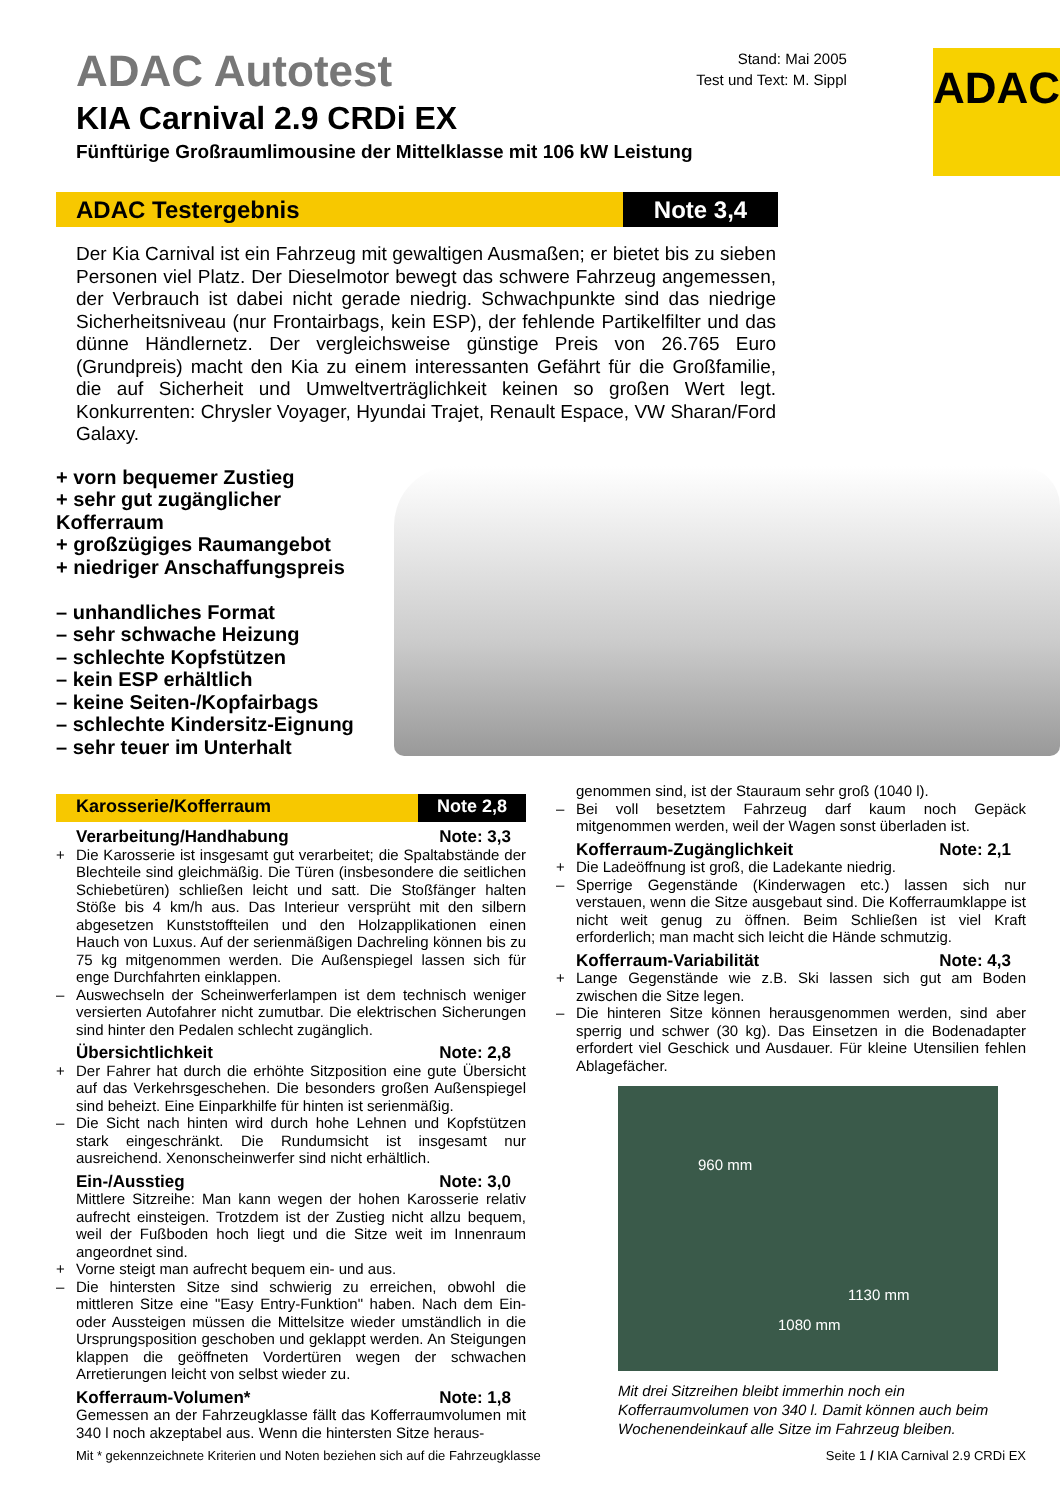ADAC Autotest
KIA Carnival 2.9 CRDi EX
Fünftürige Großraumlimousine der Mittelklasse mit 106 kW Leistung
Stand: Mai 2005
Test und Text: M. Sippl
ADAC
ADAC Testergebnis Note 3,4
Der Kia Carnival ist ein Fahrzeug mit gewaltigen Ausmaßen; er bietet bis zu sieben Personen viel Platz. Der Dieselmotor bewegt das schwere Fahrzeug angemessen, der Verbrauch ist dabei nicht gerade niedrig. Schwachpunkte sind das niedrige Sicherheitsniveau (nur Frontairbags, kein ESP), der fehlende Partikelfilter und das dünne Händlernetz. Der vergleichsweise günstige Preis von 26.765 Euro (Grundpreis) macht den Kia zu einem interessanten Gefährt für die Großfamilie, die auf Sicherheit und Umweltverträglichkeit keinen so großen Wert legt. Konkurrenten: Chrysler Voyager, Hyundai Trajet, Renault Espace, VW Sharan/Ford Galaxy.
+ vorn bequemer Zustieg
+ sehr gut zugänglicher Kofferraum
+ großzügiges Raumangebot
+ niedriger Anschaffungspreis
– unhandliches Format
– sehr schwache Heizung
– schlechte Kopfstützen
– kein ESP erhältlich
– keine Seiten-/Kopfairbags
– schlechte Kindersitz-Eignung
– sehr teuer im Unterhalt
Karosserie/Kofferraum Note 2,8
Verarbeitung/Handhabung Note: 3,3
+ Die Karosserie ist insgesamt gut verarbeitet; die Spaltabstände der Blechteile sind gleichmäßig. Die Türen (insbesondere die seitlichen Schiebetüren) schließen leicht und satt. Die Stoßfänger halten Stöße bis 4 km/h aus. Das Interieur versprüht mit den silbern abgesetzen Kunststoffteilen und den Holzapplikationen einen Hauch von Luxus. Auf der serienmäßigen Dachreling können bis zu 75 kg mitgenommen werden. Die Außenspiegel lassen sich für enge Durchfahrten einklappen.
– Auswechseln der Scheinwerferlampen ist dem technisch weniger versierten Autofahrer nicht zumutbar. Die elektrischen Sicherungen sind hinter den Pedalen schlecht zugänglich.
Übersichtlichkeit Note: 2,8
+ Der Fahrer hat durch die erhöhte Sitzposition eine gute Übersicht auf das Verkehrsgeschehen. Die besonders großen Außenspiegel sind beheizt. Eine Einparkhilfe für hinten ist serienmäßig.
– Die Sicht nach hinten wird durch hohe Lehnen und Kopfstützen stark eingeschränkt. Die Rundumsicht ist insgesamt nur ausreichend. Xenonscheinwerfer sind nicht erhältlich.
Ein-/Ausstieg Note: 3,0
Mittlere Sitzreihe: Man kann wegen der hohen Karosserie relativ aufrecht einsteigen. Trotzdem ist der Zustieg nicht allzu bequem, weil der Fußboden hoch liegt und die Sitze weit im Innenraum angeordnet sind.
+ Vorne steigt man aufrecht bequem ein- und aus.
– Die hintersten Sitze sind schwierig zu erreichen, obwohl die mittleren Sitze eine "Easy Entry-Funktion" haben. Nach dem Ein- oder Aussteigen müssen die Mittelsitze wieder umständlich in die Ursprungsposition geschoben und geklappt werden. An Steigungen klappen die geöffneten Vordertüren wegen der schwachen Arretierungen leicht von selbst wieder zu.
Kofferraum-Volumen* Note: 1,8
Gemessen an der Fahrzeugklasse fällt das Kofferraumvolumen mit 340 l noch akzeptabel aus. Wenn die hintersten Sitze heraus-
genommen sind, ist der Stauraum sehr groß (1040 l).
– Bei voll besetztem Fahrzeug darf kaum noch Gepäck mitgenommen werden, weil der Wagen sonst überladen ist.
Kofferraum-Zugänglichkeit Note: 2,1
+ Die Ladeöffnung ist groß, die Ladekante niedrig.
– Sperrige Gegenstände (Kinderwagen etc.) lassen sich nur verstauen, wenn die Sitze ausgebaut sind. Die Kofferraumklappe ist nicht weit genug zu öffnen. Beim Schließen ist viel Kraft erforderlich; man macht sich leicht die Hände schmutzig.
Kofferraum-Variabilität Note: 4,3
+ Lange Gegenstände wie z.B. Ski lassen sich gut am Boden zwischen die Sitze legen.
– Die hinteren Sitze können herausgenommen werden, sind aber sperrig und schwer (30 kg). Das Einsetzen in die Bodenadapter erfordert viel Geschick und Ausdauer. Für kleine Utensilien fehlen Ablagefächer.
960 mm
1130 mm
1080 mm
Mit drei Sitzreihen bleibt immerhin noch ein Kofferraumvolumen von 340 l. Damit können auch beim Wochenendeinkauf alle Sitze im Fahrzeug bleiben.
Mit * gekennzeichnete Kriterien und Noten beziehen sich auf die Fahrzeugklasse Seite 1 / KIA Carnival 2.9 CRDi EX